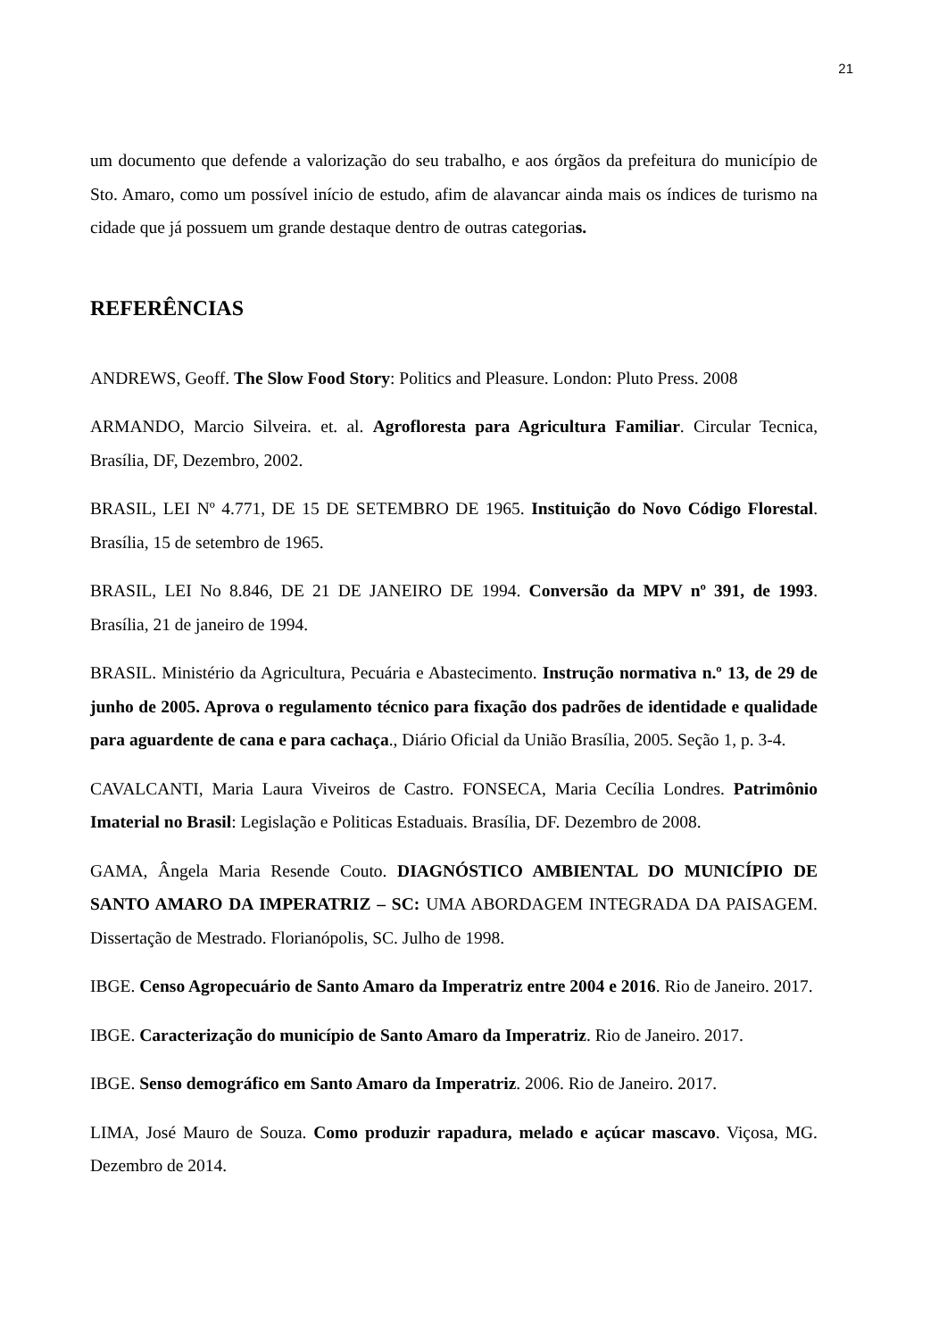21
um documento que defende a valorização do seu trabalho, e aos órgãos da prefeitura do município de Sto. Amaro, como um possível início de estudo, afim de alavancar ainda mais os índices de turismo na cidade que já possuem um grande destaque dentro de outras categorias.
REFERÊNCIAS
ANDREWS, Geoff. The Slow Food Story: Politics and Pleasure. London: Pluto Press. 2008
ARMANDO, Marcio Silveira. et. al. Agrofloresta para Agricultura Familiar. Circular Tecnica, Brasília, DF, Dezembro, 2002.
BRASIL, LEI Nº 4.771, DE 15 DE SETEMBRO DE 1965. Instituição do Novo Código Florestal. Brasília, 15 de setembro de 1965.
BRASIL, LEI No 8.846, DE 21 DE JANEIRO DE 1994. Conversão da MPV nº 391, de 1993. Brasília, 21 de janeiro de 1994.
BRASIL. Ministério da Agricultura, Pecuária e Abastecimento. Instrução normativa n.º 13, de 29 de junho de 2005. Aprova o regulamento técnico para fixação dos padrões de identidade e qualidade para aguardente de cana e para cachaça., Diário Oficial da União Brasília, 2005. Seção 1, p. 3-4.
CAVALCANTI, Maria Laura Viveiros de Castro. FONSECA, Maria Cecília Londres. Patrimônio Imaterial no Brasil: Legislação e Politicas Estaduais. Brasília, DF. Dezembro de 2008.
GAMA, Ângela Maria Resende Couto. DIAGNÓSTICO AMBIENTAL DO MUNICÍPIO DE SANTO AMARO DA IMPERATRIZ – SC: UMA ABORDAGEM INTEGRADA DA PAISAGEM. Dissertação de Mestrado. Florianópolis, SC. Julho de 1998.
IBGE. Censo Agropecuário de Santo Amaro da Imperatriz entre 2004 e 2016. Rio de Janeiro. 2017.
IBGE. Caracterização do município de Santo Amaro da Imperatriz. Rio de Janeiro. 2017.
IBGE. Senso demográfico em Santo Amaro da Imperatriz. 2006. Rio de Janeiro. 2017.
LIMA, José Mauro de Souza. Como produzir rapadura, melado e açúcar mascavo. Viçosa, MG. Dezembro de 2014.